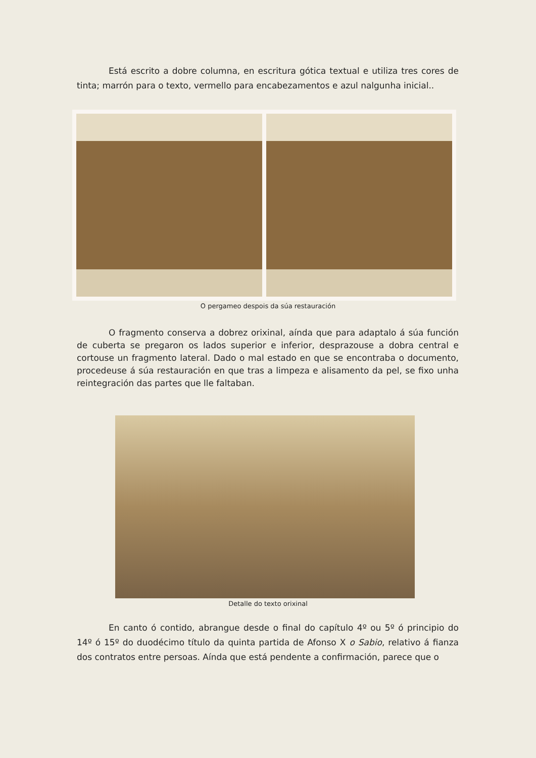Está escrito a dobre columna, en escritura gótica textual e utiliza tres cores de tinta; marrón para o texto, vermello para encabezamentos e azul nalgunha inicial..
O pergameo despois da súa restauración
O fragmento conserva a dobrez orixinal, aínda que para adaptalo á súa función de cuberta se pregaron os lados superior e inferior, desprazouse a dobra central e cortouse un fragmento lateral. Dado o mal estado en que se encontraba o documento, procedeuse á súa restauración en que tras a limpeza e alisamento da pel, se fixo unha reintegración das partes que lle faltaban.
Detalle do texto orixinal
En canto ó contido, abrangue desde o final do capítulo 4º ou 5º ó principio do 14º ó 15º do duodécimo título da quinta partida de Afonso X o Sabio, relativo á fianza dos contratos entre persoas. Aínda que está pendente a confirmación, parece que o